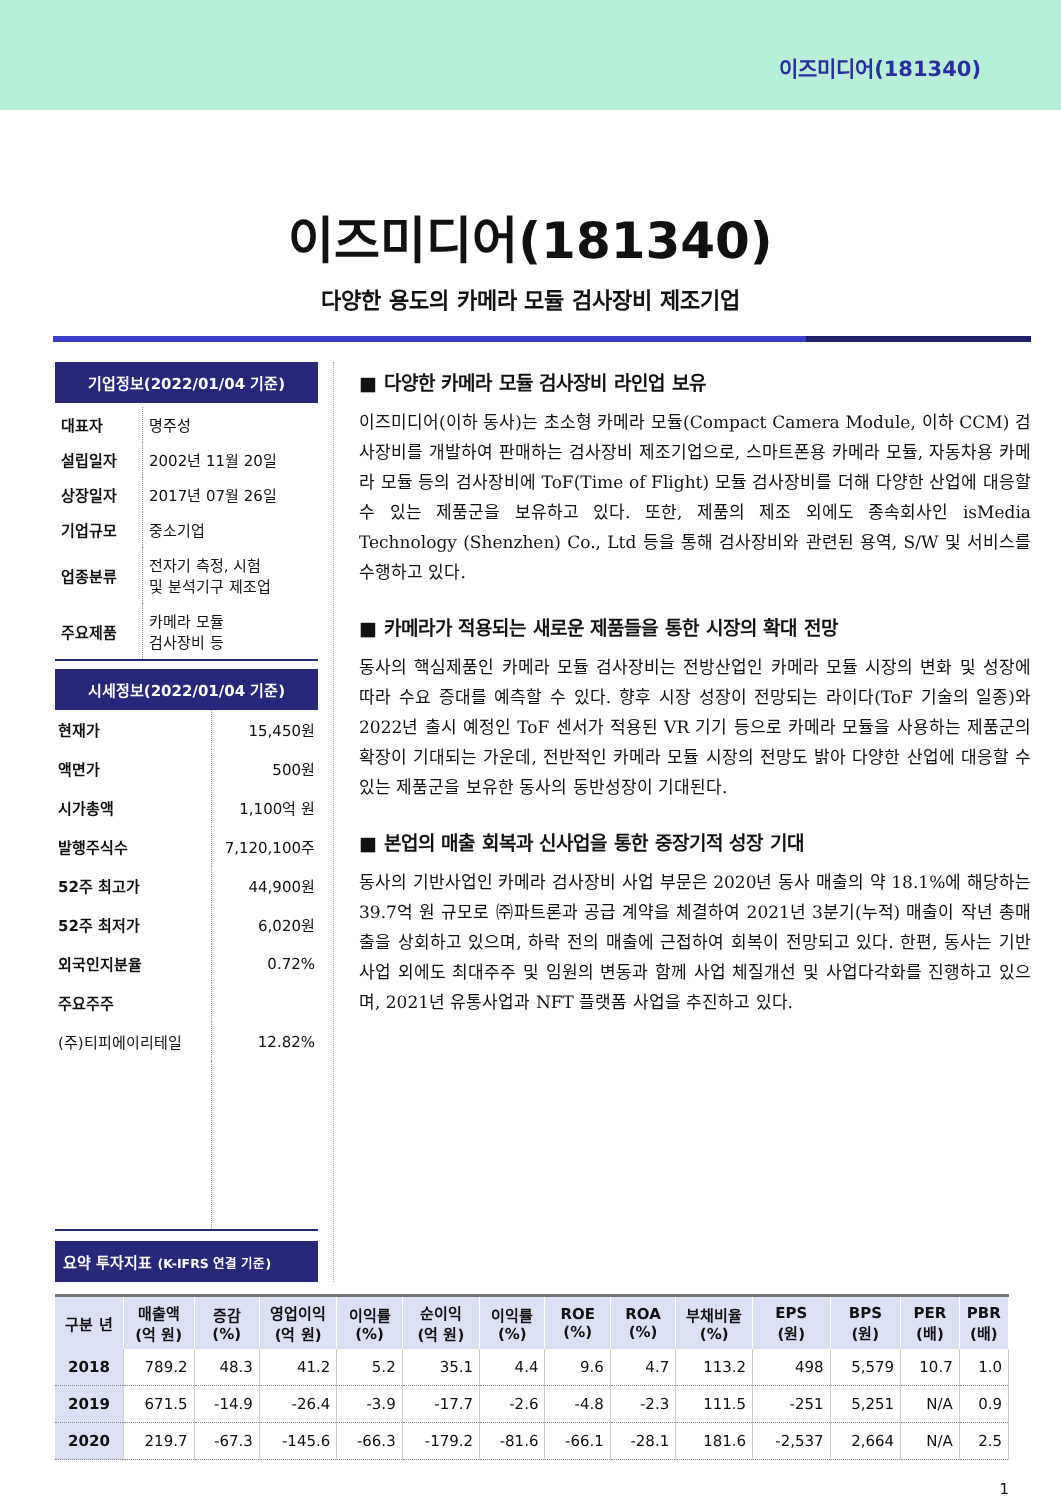이즈미디어(181340)
이즈미디어(181340)
다양한 용도의 카메라 모듈 검사장비 제조기업
기업정보(2022/01/04 기준)
| 대표자 | 명주성 |
| 설립일자 | 2002년 11월 20일 |
| 상장일자 | 2017년 07월 26일 |
| 기업규모 | 중소기업 |
| 업종분류 | 전자기 측정, 시험 및 분석기구 제조업 |
| 주요제품 | 카메라 모듈 검사장비 등 |
시세정보(2022/01/04 기준)
| 현재가 | 15,450원 |
| 액면가 | 500원 |
| 시가총액 | 1,100억 원 |
| 발행주식수 | 7,120,100주 |
| 52주 최고가 | 44,900원 |
| 52주 최저가 | 6,020원 |
| 외국인지분율 | 0.72% |
| 주요주주 | |
| (주)티피에이리테일 | 12.82% |
요약 투자지표 (K-IFRS 연결 기준)
■ 다양한 카메라 모듈 검사장비 라인업 보유
이즈미디어(이하 동사)는 초소형 카메라 모듈(Compact Camera Module, 이하 CCM) 검사장비를 개발하여 판매하는 검사장비 제조기업으로, 스마트폰용 카메라 모듈, 자동차용 카메라 모듈 등의 검사장비에 ToF(Time of Flight) 모듈 검사장비를 더해 다양한 산업에 대응할 수 있는 제품군을 보유하고 있다. 또한, 제품의 제조 외에도 종속회사인 isMedia Technology (Shenzhen) Co., Ltd 등을 통해 검사장비와 관련된 용역, S/W 및 서비스를 수행하고 있다.
■ 카메라가 적용되는 새로운 제품들을 통한 시장의 확대 전망
동사의 핵심제품인 카메라 모듈 검사장비는 전방산업인 카메라 모듈 시장의 변화 및 성장에 따라 수요 증대를 예측할 수 있다. 향후 시장 성장이 전망되는 라이다(ToF 기술의 일종)와 2022년 출시 예정인 ToF 센서가 적용된 VR 기기 등으로 카메라 모듈을 사용하는 제품군의 확장이 기대되는 가운데, 전반적인 카메라 모듈 시장의 전망도 밝아 다양한 산업에 대응할 수 있는 제품군을 보유한 동사의 동반성장이 기대된다.
■ 본업의 매출 회복과 신사업을 통한 중장기적 성장 기대
동사의 기반사업인 카메라 검사장비 사업 부문은 2020년 동사 매출의 약 18.1%에 해당하는 39.7억 원 규모로 ㈜파트론과 공급 계약을 체결하여 2021년 3분기(누적) 매출이 작년 총매출을 상회하고 있으며, 하락 전의 매출에 근접하여 회복이 전망되고 있다. 한편, 동사는 기반사업 외에도 최대주주 및 임원의 변동과 함께 사업 체질개선 및 사업다각화를 진행하고 있으며, 2021년 유통사업과 NFT 플랫폼 사업을 추진하고 있다.
| 구분 년 | 매출액 (억 원) | 증감 (%) | 영업이익 (억 원) | 이익률 (%) | 순이익 (억 원) | 이익률 (%) | ROE (%) | ROA (%) | 부채비율 (%) | EPS (원) | BPS (원) | PER (배) | PBR (배) |
| --- | --- | --- | --- | --- | --- | --- | --- | --- | --- | --- | --- | --- | --- |
| 2018 | 789.2 | 48.3 | 41.2 | 5.2 | 35.1 | 4.4 | 9.6 | 4.7 | 113.2 | 498 | 5,579 | 10.7 | 1.0 |
| 2019 | 671.5 | -14.9 | -26.4 | -3.9 | -17.7 | -2.6 | -4.8 | -2.3 | 111.5 | -251 | 5,251 | N/A | 0.9 |
| 2020 | 219.7 | -67.3 | -145.6 | -66.3 | -179.2 | -81.6 | -66.1 | -28.1 | 181.6 | -2,537 | 2,664 | N/A | 2.5 |
1